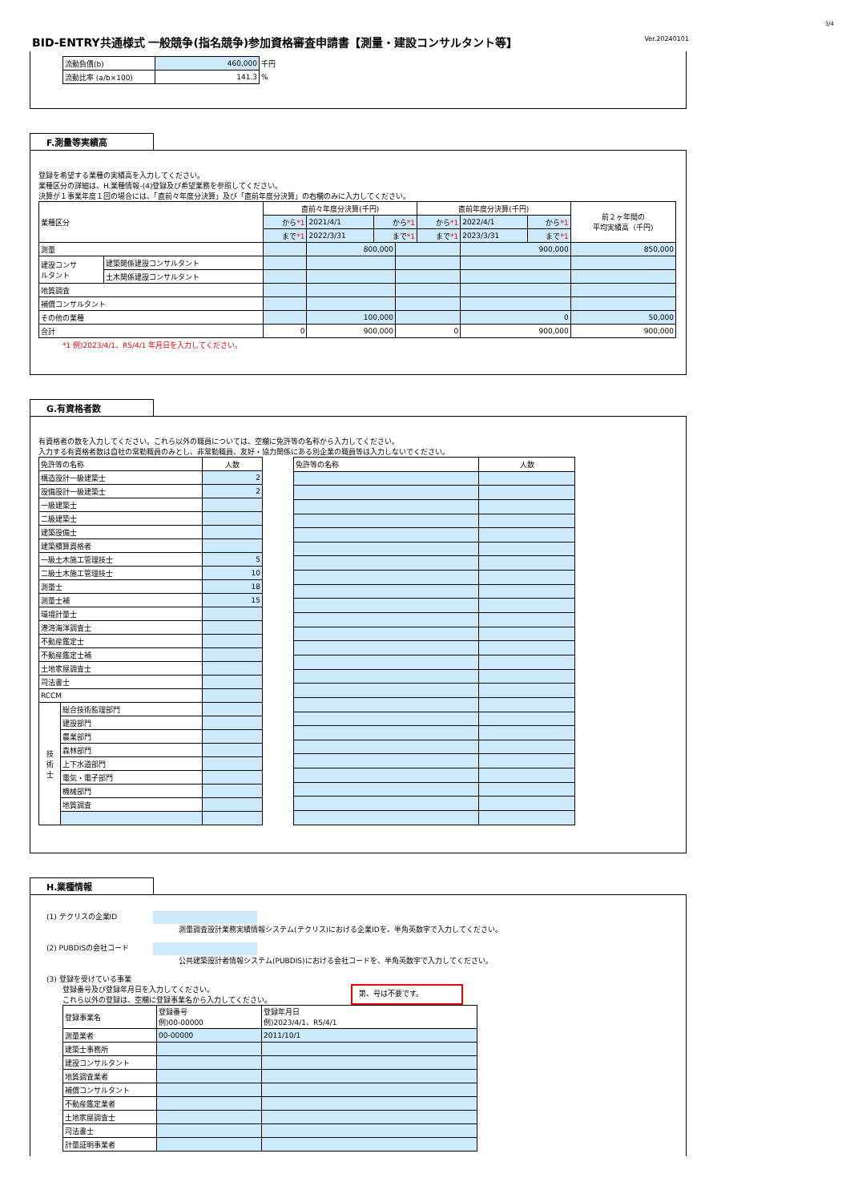3/4
BID-ENTRY共通様式 一般競争(指名競争)参加資格審査申請書【測量・建設コンサルタント等】
Ver.20240101
| 流動負債(b) | 460,000 | 千円 |
| 流動比率 (a/b×100) | 141.3 | % |
F.測量等実績高
登録を希望する業種の実績高を入力してください。
業種区分の詳細は、H.業種情報-(4)登録及び希望業務を参照してください。
決算が１事業年度１回の場合には、「直前々年度分決算」及び「直前年度分決算」の右欄のみに入力してください。
| 業種区分 | | 直前々年度分決算(千円) | | | | 直前年度分決算(千円) | | | 前２ヶ年間の 平均実績高（千円) |
| --- | --- | --- | --- | --- | --- | --- | --- | --- | --- |
| | | から *1 | 2021/4/1 | から *1 | | から *1 | 2022/4/1 | から *1 | |
| | | まで *1 | 2022/3/31 | まで *1 | | まで *1 | 2023/3/31 | まで *1 | |
| 測量 | | | 800,000 | | | | 900,000 | | 850,000 |
| 建設コンサ ルタント | 建築関係建設コンサルタント | | | | | | | | |
| | 土木関係建設コンサルタント | | | | | | | | |
| 地質調査 | | | | | | | | | |
| 補償コンサルタント | | | | | | | | | |
| その他の業種 | | | 100,000 | | | | 0 | | 50,000 |
| 合計 | | 0 | 900,000 | | 0 | | 900,000 | | 900,000 |
*1 例)2023/4/1、R5/4/1 年月日を入力してください。
G.有資格者数
有資格者の数を入力してください。これら以外の職員については、空欄に免許等の名称から入力してください。
入力する有資格者数は自社の常勤職員のみとし、非常勤職員、友好・協力関係にある別企業の職員等は入力しないでください。
| 免許等の名称 | | 人数 |
| 構造設計一級建築士 | | 2 |
| 設備設計一級建築士 | | 2 |
| 一級建築士 | | |
| 二級建築士 | | |
| 建築設備士 | | |
| 建築積算資格者 | | |
| 一級土木施工管理技士 | | 5 |
| 二級土木施工管理技士 | | 10 |
| 測量士 | | 18 |
| 測量士補 | | 15 |
| 環境計量士 | | |
| 港湾海洋調査士 | | |
| 不動産鑑定士 | | |
| 不動産鑑定士補 | | |
| 土地家屋調査士 | | |
| 司法書士 | | |
| RCCM | | |
| 技 術 士 | 総合技術監理部門 | |
| | 建設部門 | |
| | 農業部門 | |
| | 森林部門 | |
| | 上下水道部門 | |
| | 電気・電子部門 | |
| | 機械部門 | |
| | 地質調査 | |
| 免許等の名称 | 人数 |
H.業種情報
(1) テクリスの企業ID
測量調査設計業務実績情報システム(テクリス)における企業IDを、半角英数字で入力してください。
(2) PUBDISの会社コード
公共建築設計者情報システム(PUBDIS)における会社コードを、半角英数字で入力してください。
(3) 登録を受けている事業
登録番号及び登録年月日を入力してください。
これら以外の登録は、空欄に登録事業名から入力してください。
第、号は不要です。
| 登録事業名 | 登録番号 例)00-00000 | 登録年月日 例)2023/4/1、R5/4/1 |
| 測量業者 | 00-00000 | 2011/10/1 |
| 建築士事務所 | | |
| 建設コンサルタント | | |
| 地質調査業者 | | |
| 補償コンサルタント | | |
| 不動産鑑定業者 | | |
| 土地家屋調査士 | | |
| 司法書士 | | |
| 計量証明事業者 | | |